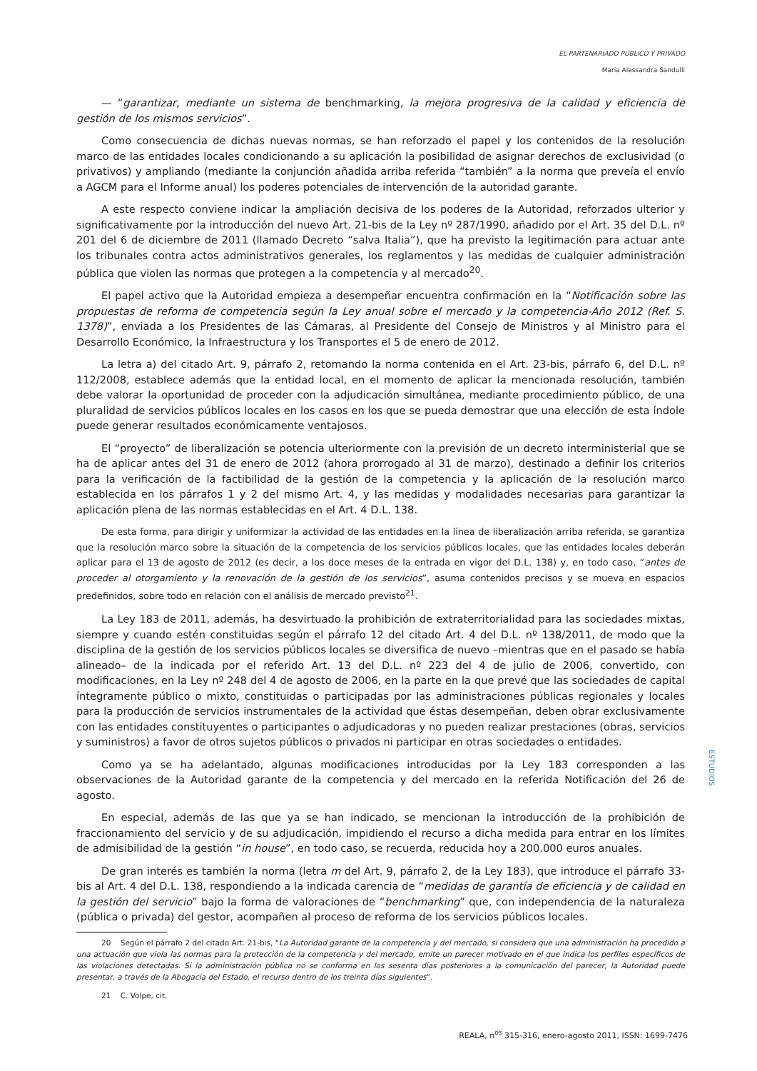EL PARTENARIADO PÚBLICO Y PRIVADO
Maria Alessandra Sandulli
— “garantizar, mediante un sistema de benchmarking, la mejora progresiva de la calidad y eficiencia de gestión de los mismos servicios”.
Como consecuencia de dichas nuevas normas, se han reforzado el papel y los contenidos de la resolución marco de las entidades locales condicionando a su aplicación la posibilidad de asignar derechos de exclusividad (o privativos) y ampliando (mediante la conjunción añadida arriba referida “también” a la norma que preveía el envío a AGCM para el Informe anual) los poderes potenciales de intervención de la autoridad garante.
A este respecto conviene indicar la ampliación decisiva de los poderes de la Autoridad, reforzados ulterior y significativamente por la introducción del nuevo Art. 21-bis de la Ley nº 287/1990, añadido por el Art. 35 del D.L. nº 201 del 6 de diciembre de 2011 (llamado Decreto “salva Italia”), que ha previsto la legitimación para actuar ante los tribunales contra actos administrativos generales, los reglamentos y las medidas de cualquier administración pública que violen las normas que protegen a la competencia y al mercado<sup>20</sup>.
El papel activo que la Autoridad empieza a desempeñar encuentra confirmación en la “Notificación sobre las propuestas de reforma de competencia según la Ley anual sobre el mercado y la competencia-Año 2012 (Ref. S. 1378)”, enviada a los Presidentes de las Cámaras, al Presidente del Consejo de Ministros y al Ministro para el Desarrollo Económico, la Infraestructura y los Transportes el 5 de enero de 2012.
La letra a) del citado Art. 9, párrafo 2, retomando la norma contenida en el Art. 23-bis, párrafo 6, del D.L. nº 112/2008, establece además que la entidad local, en el momento de aplicar la mencionada resolución, también debe valorar la oportunidad de proceder con la adjudicación simultánea, mediante procedimiento público, de una pluralidad de servicios públicos locales en los casos en los que se pueda demostrar que una elección de esta índole puede generar resultados económicamente ventajosos.
El “proyecto” de liberalización se potencia ulteriormente con la previsión de un decreto interministerial que se ha de aplicar antes del 31 de enero de 2012 (ahora prorrogado al 31 de marzo), destinado a definir los criterios para la verificación de la factibilidad de la gestión de la competencia y la aplicación de la resolución marco establecida en los párrafos 1 y 2 del mismo Art. 4, y las medidas y modalidades necesarias para garantizar la aplicación plena de las normas establecidas en el Art. 4 D.L. 138.
De esta forma, para dirigir y uniformizar la actividad de las entidades en la línea de liberalización arriba referida, se garantiza que la resolución marco sobre la situación de la competencia de los servicios públicos locales, que las entidades locales deberán aplicar para el 13 de agosto de 2012 (es decir, a los doce meses de la entrada en vigor del D.L. 138) y, en todo caso, “antes de proceder al otorgamiento y la renovación de la gestión de los servicios”, asuma contenidos precisos y se mueva en espacios predefinidos, sobre todo en relación con el análisis de mercado previsto<sup>21</sup>.
La Ley 183 de 2011, además, ha desvirtuado la prohibición de extraterritorialidad para las sociedades mixtas, siempre y cuando estén constituidas según el párrafo 12 del citado Art. 4 del D.L. nº 138/2011, de modo que la disciplina de la gestión de los servicios públicos locales se diversifica de nuevo –mientras que en el pasado se había alineado– de la indicada por el referido Art. 13 del D.L. nº 223 del 4 de julio de 2006, convertido, con modificaciones, en la Ley nº 248 del 4 de agosto de 2006, en la parte en la que prevé que las sociedades de capital íntegramente público o mixto, constituidas o participadas por las administraciones públicas regionales y locales para la producción de servicios instrumentales de la actividad que éstas desempeñan, deben obrar exclusivamente con las entidades constituyentes o participantes o adjudicadoras y no pueden realizar prestaciones (obras, servicios y suministros) a favor de otros sujetos públicos o privados ni participar en otras sociedades o entidades.
Como ya se ha adelantado, algunas modificaciones introducidas por la Ley 183 corresponden a las observaciones de la Autoridad garante de la competencia y del mercado en la referida Notificación del 26 de agosto.
En especial, además de las que ya se han indicado, se mencionan la introducción de la prohibición de fraccionamiento del servicio y de su adjudicación, impidiendo el recurso a dicha medida para entrar en los límites de admisibilidad de la gestión “in house”, en todo caso, se recuerda, reducida hoy a 200.000 euros anuales.
De gran interés es también la norma (letra m del Art. 9, párrafo 2, de la Ley 183), que introduce el párrafo 33-bis al Art. 4 del D.L. 138, respondiendo a la indicada carencia de “medidas de garantía de eficiencia y de calidad en la gestión del servicio” bajo la forma de valoraciones de “benchmarking” que, con independencia de la naturaleza (pública o privada) del gestor, acompañen al proceso de reforma de los servicios públicos locales.
20 Según el párrafo 2 del citado Art. 21-bis, “La Autoridad garante de la competencia y del mercado, si considera que una administración ha procedido a una actuación que viola las normas para la protección de la competencia y del mercado, emite un parecer motivado en el que indica los perfiles específicos de las violaciones detectadas. Si la administración pública no se conforma en los sesenta días posteriores a la comunicación del parecer, la Autoridad puede presentar, a través de la Abogacía del Estado, el recurso dentro de los treinta días siguientes”.
21 C. Volpe, cit.
ESTUDIOS
REALA, n<sup>os</sup> 315-316, enero-agosto 2011, ISSN: 1699-7476